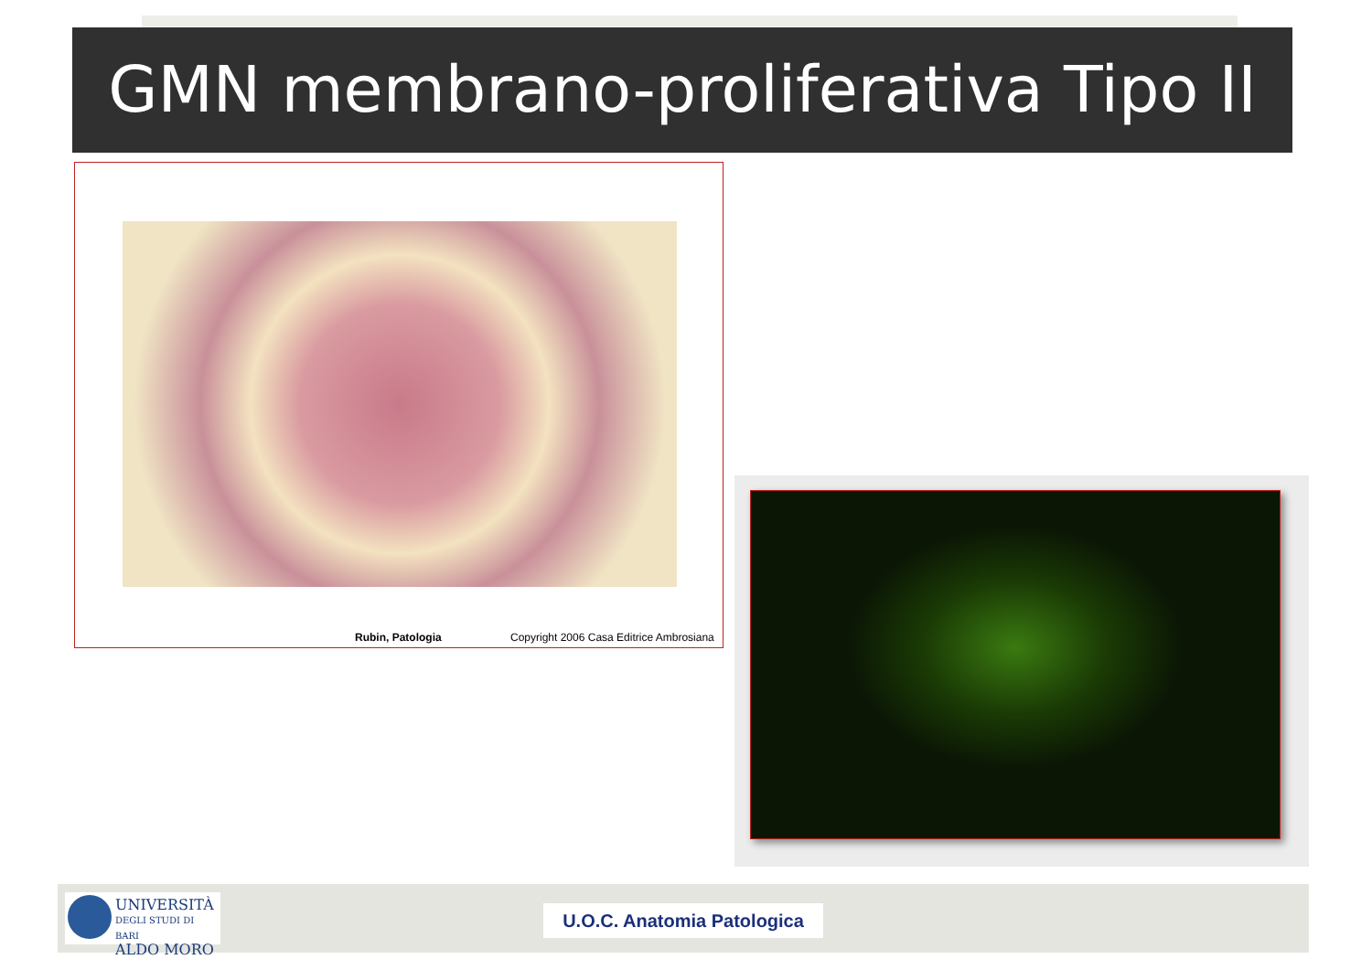GMN membrano-proliferativa Tipo II
Rubin, Patologia Copyright 2006 Casa Editrice Ambrosiana
UNIVERSITÀ
DEGLI STUDI DI BARI
ALDO MORO
U.O.C. Anatomia Patologica